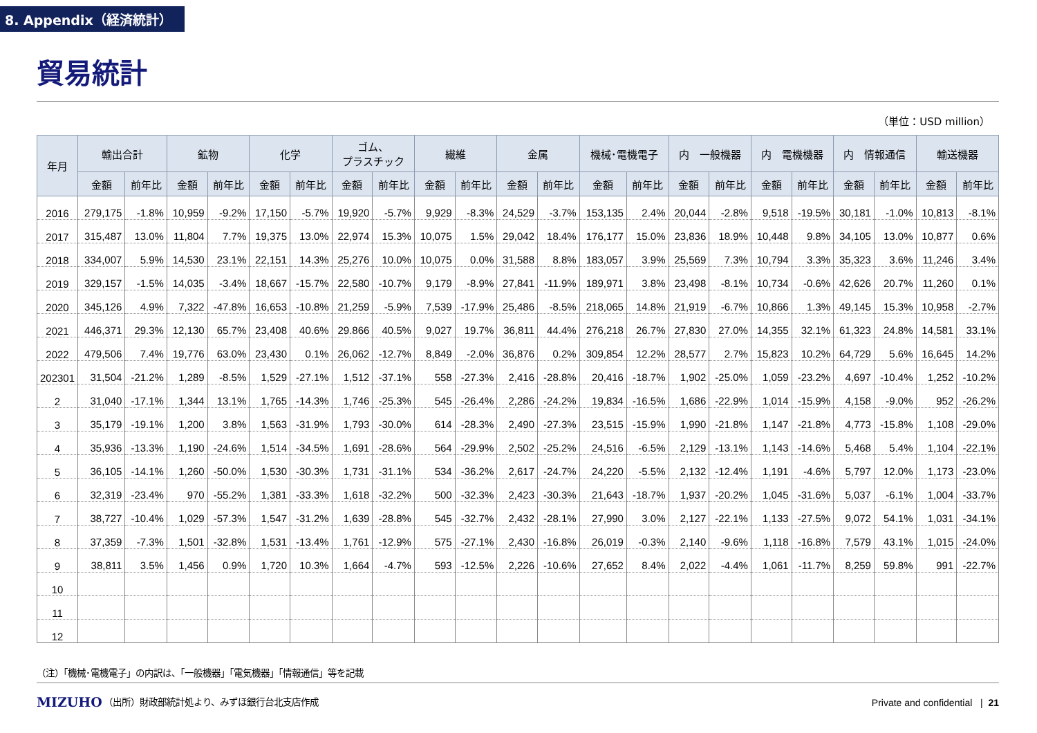8. Appendix（経済統計）
貿易統計
（単位：USD million）
| 年月 | 輸出合計 | | 鉱物 | | 化学 | | ゴム、 プラスチック | | 繊維 | | 金属 | | 機械･電機電子 | | 内 一般機器 | | 内 電機機器 | | 内 情報通信 | | 輸送機器 | |
| --- | --- | --- | --- | --- | --- | --- | --- | --- | --- | --- | --- | --- | --- | --- | --- | --- | --- | --- | --- | --- | --- | --- |
| | 金額 | 前年比 | 金額 | 前年比 | 金額 | 前年比 | 金額 | 前年比 | 金額 | 前年比 | 金額 | 前年比 | 金額 | 前年比 | 金額 | 前年比 | 金額 | 前年比 | 金額 | 前年比 | 金額 | 前年比 |
| 2016 | 279,175 | -1.8% | 10,959 | -9.2% | 17,150 | -5.7% | 19,920 | -5.7% | 9,929 | -8.3% | 24,529 | -3.7% | 153,135 | 2.4% | 20,044 | -2.8% | 9,518 | -19.5% | 30,181 | -1.0% | 10,813 | -8.1% |
| 2017 | 315,487 | 13.0% | 11,804 | 7.7% | 19,375 | 13.0% | 22,974 | 15.3% | 10,075 | 1.5% | 29,042 | 18.4% | 176,177 | 15.0% | 23,836 | 18.9% | 10,448 | 9.8% | 34,105 | 13.0% | 10,877 | 0.6% |
| 2018 | 334,007 | 5.9% | 14,530 | 23.1% | 22,151 | 14.3% | 25,276 | 10.0% | 10,075 | 0.0% | 31,588 | 8.8% | 183,057 | 3.9% | 25,569 | 7.3% | 10,794 | 3.3% | 35,323 | 3.6% | 11,246 | 3.4% |
| 2019 | 329,157 | -1.5% | 14,035 | -3.4% | 18,667 | -15.7% | 22,580 | -10.7% | 9,179 | -8.9% | 27,841 | -11.9% | 189,971 | 3.8% | 23,498 | -8.1% | 10,734 | -0.6% | 42,626 | 20.7% | 11,260 | 0.1% |
| 2020 | 345,126 | 4.9% | 7,322 | -47.8% | 16,653 | -10.8% | 21,259 | -5.9% | 7,539 | -17.9% | 25,486 | -8.5% | 218,065 | 14.8% | 21,919 | -6.7% | 10,866 | 1.3% | 49,145 | 15.3% | 10,958 | -2.7% |
| 2021 | 446,371 | 29.3% | 12,130 | 65.7% | 23,408 | 40.6% | 29.866 | 40.5% | 9,027 | 19.7% | 36,811 | 44.4% | 276,218 | 26.7% | 27,830 | 27.0% | 14,355 | 32.1% | 61,323 | 24.8% | 14,581 | 33.1% |
| 2022 | 479,506 | 7.4% | 19,776 | 63.0% | 23,430 | 0.1% | 26,062 | -12.7% | 8,849 | -2.0% | 36,876 | 0.2% | 309,854 | 12.2% | 28,577 | 2.7% | 15,823 | 10.2% | 64,729 | 5.6% | 16,645 | 14.2% |
| 202301 | 31,504 | -21.2% | 1,289 | -8.5% | 1,529 | -27.1% | 1,512 | -37.1% | 558 | -27.3% | 2,416 | -28.8% | 20,416 | -18.7% | 1,902 | -25.0% | 1,059 | -23.2% | 4,697 | -10.4% | 1,252 | -10.2% |
| 2 | 31,040 | -17.1% | 1,344 | 13.1% | 1,765 | -14.3% | 1,746 | -25.3% | 545 | -26.4% | 2,286 | -24.2% | 19,834 | -16.5% | 1,686 | -22.9% | 1,014 | -15.9% | 4,158 | -9.0% | 952 | -26.2% |
| 3 | 35,179 | -19.1% | 1,200 | 3.8% | 1,563 | -31.9% | 1,793 | -30.0% | 614 | -28.3% | 2,490 | -27.3% | 23,515 | -15.9% | 1,990 | -21.8% | 1,147 | -21.8% | 4,773 | -15.8% | 1,108 | -29.0% |
| 4 | 35,936 | -13.3% | 1,190 | -24.6% | 1,514 | -34.5% | 1,691 | -28.6% | 564 | -29.9% | 2,502 | -25.2% | 24,516 | -6.5% | 2,129 | -13.1% | 1,143 | -14.6% | 5,468 | 5.4% | 1,104 | -22.1% |
| 5 | 36,105 | -14.1% | 1,260 | -50.0% | 1,530 | -30.3% | 1,731 | -31.1% | 534 | -36.2% | 2,617 | -24.7% | 24,220 | -5.5% | 2,132 | -12.4% | 1,191 | -4.6% | 5,797 | 12.0% | 1,173 | -23.0% |
| 6 | 32,319 | -23.4% | 970 | -55.2% | 1,381 | -33.3% | 1,618 | -32.2% | 500 | -32.3% | 2,423 | -30.3% | 21,643 | -18.7% | 1,937 | -20.2% | 1,045 | -31.6% | 5,037 | -6.1% | 1,004 | -33.7% |
| 7 | 38,727 | -10.4% | 1,029 | -57.3% | 1,547 | -31.2% | 1,639 | -28.8% | 545 | -32.7% | 2,432 | -28.1% | 27,990 | 3.0% | 2,127 | -22.1% | 1,133 | -27.5% | 9,072 | 54.1% | 1,031 | -34.1% |
| 8 | 37,359 | -7.3% | 1,501 | -32.8% | 1,531 | -13.4% | 1,761 | -12.9% | 575 | -27.1% | 2,430 | -16.8% | 26,019 | -0.3% | 2,140 | -9.6% | 1,118 | -16.8% | 7,579 | 43.1% | 1,015 | -24.0% |
| 9 | 38,811 | 3.5% | 1,456 | 0.9% | 1,720 | 10.3% | 1,664 | -4.7% | 593 | -12.5% | 2,226 | -10.6% | 27,652 | 8.4% | 2,022 | -4.4% | 1,061 | -11.7% | 8,259 | 59.8% | 991 | -22.7% |
| 10 | | | | | | | | | | | | | | | | | | | | | | |
| 11 | | | | | | | | | | | | | | | | | | | | | | |
| 12 | | | | | | | | | | | | | | | | | | | | | | |
（注）「機械･電機電子」の内訳は、「一般機器」「電気機器」「情報通信」等を記載
MIZUHO
（出所）財政部統計処より、みずほ銀行台北支店作成
Private and confidential | 21